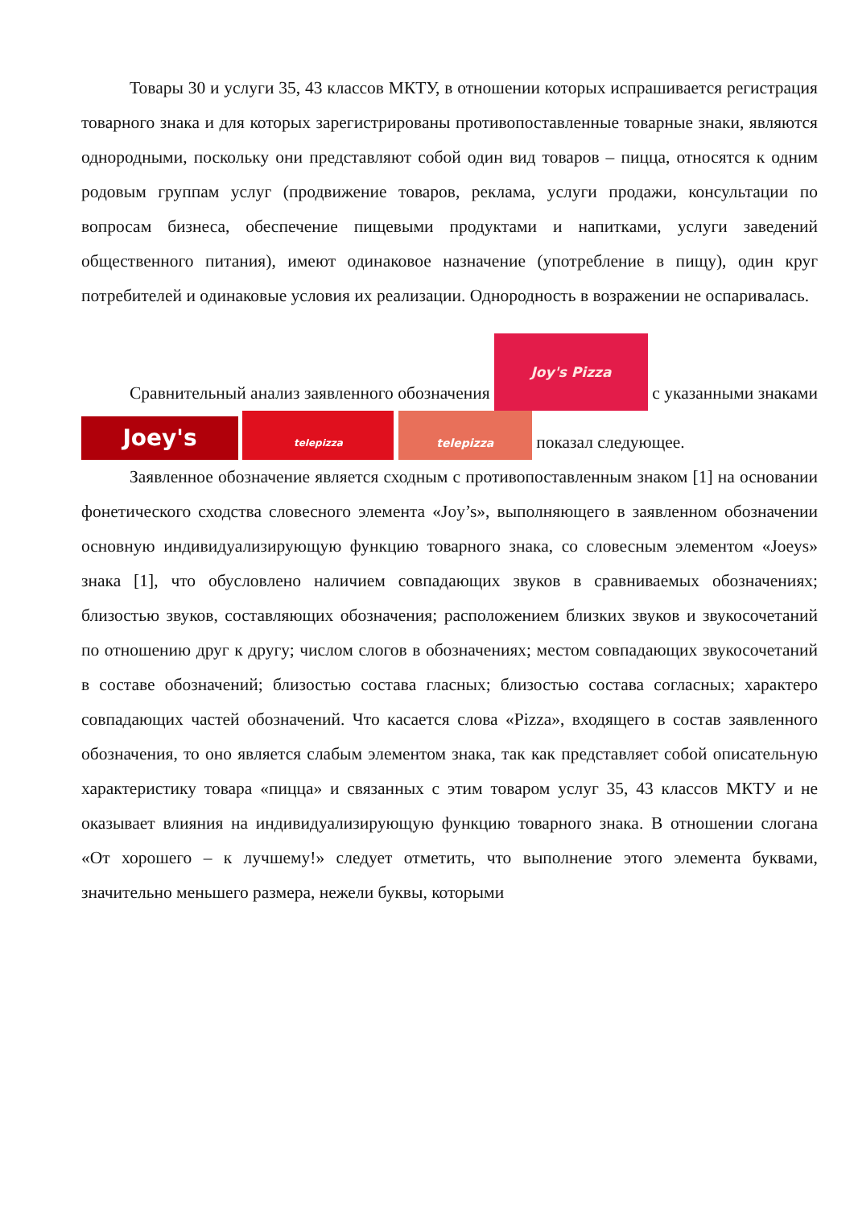Товары 30 и услуги 35, 43 классов МКТУ, в отношении которых испрашивается регистрация товарного знака и для которых зарегистрированы противопоставленные товарные знаки, являются однородными, поскольку они представляют собой один вид товаров – пицца, относятся к одним родовым группам услуг (продвижение товаров, реклама, услуги продажи, консультации по вопросам бизнеса, обеспечение пищевыми продуктами и напитками, услуги заведений общественного питания), имеют одинаковое назначение (употребление в пищу), один круг потребителей и одинаковые условия их реализации. Однородность в возражении не оспаривалась.
Сравнительный анализ заявленного обозначения Joy's Pizza с указанными знаками Joey's telepizza telepizza показал следующее.
Заявленное обозначение является сходным с противопоставленным знаком [1] на основании фонетического сходства словесного элемента «Joy’s», выполняющего в заявленном обозначении основную индивидуализирующую функцию товарного знака, со словесным элементом «Joeys» знака [1], что обусловлено наличием совпадающих звуков в сравниваемых обозначениях; близостью звуков, составляющих обозначения; расположением близких звуков и звукосочетаний по отношению друг к другу; числом слогов в обозначениях; местом совпадающих звукосочетаний в составе обозначений; близостью состава гласных; близостью состава согласных; характеро совпадающих частей обозначений. Что касается слова «Pizza», входящего в состав заявленного обозначения, то оно является слабым элементом знака, так как представляет собой описательную характеристику товара «пицца» и связанных с этим товаром услуг 35, 43 классов МКТУ и не оказывает влияния на индивидуализирующую функцию товарного знака. В отношении слогана «От хорошего – к лучшему!» следует отметить, что выполнение этого элемента буквами, значительно меньшего размера, нежели буквы, которыми